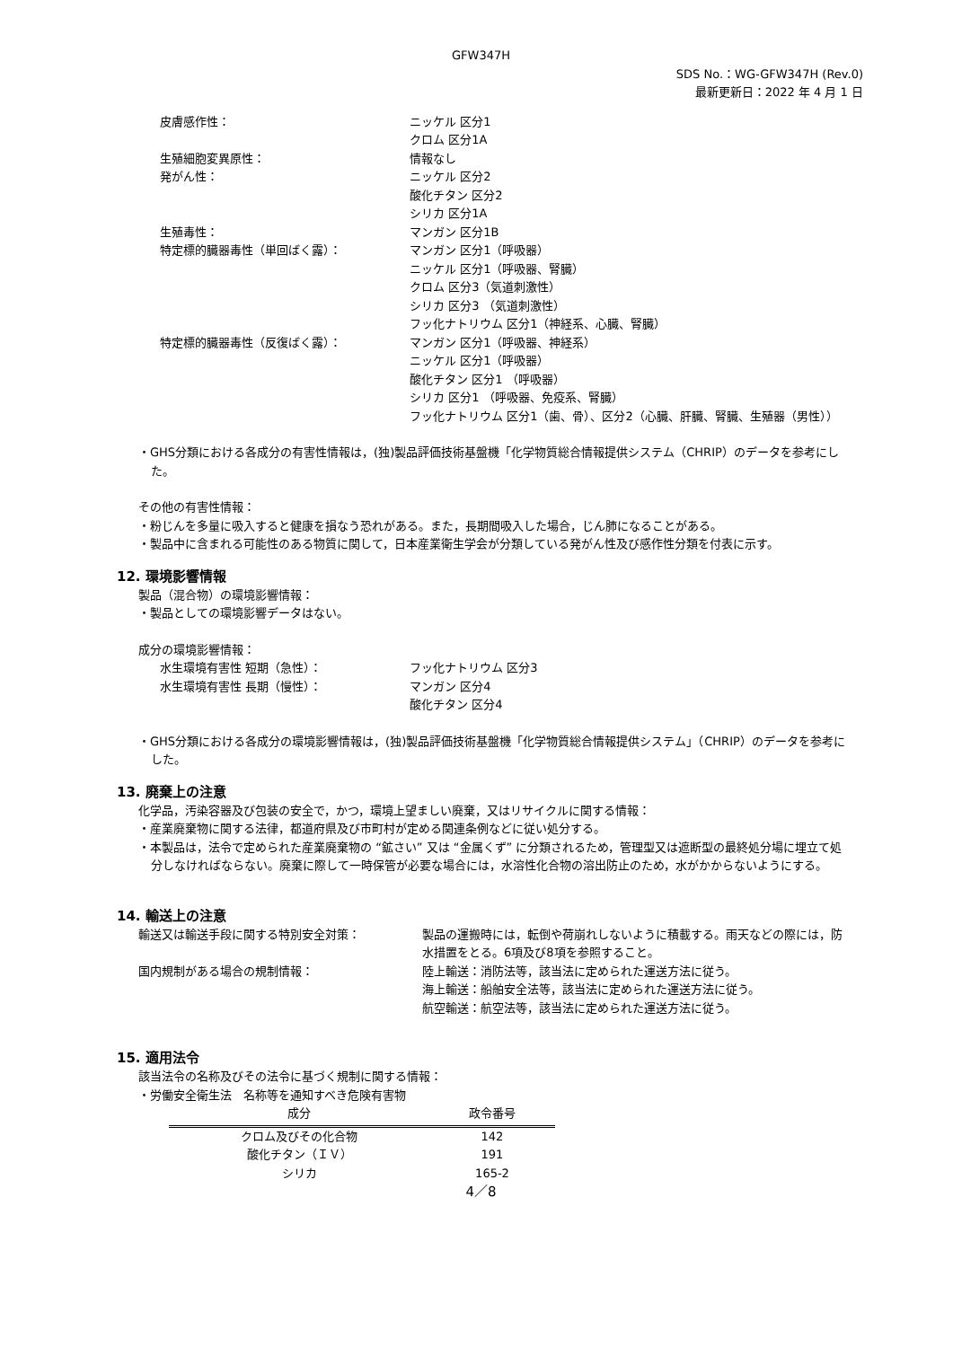GFW347H
SDS No.：WG-GFW347H (Rev.0)
最新更新日：2022 年 4 月 1 日
皮膚感作性：
ニッケル 区分1
クロム 区分1A
生殖細胞変異原性：
情報なし
発がん性：
ニッケル 区分2
酸化チタン 区分2
シリカ 区分1A
生殖毒性：
マンガン 区分1B
特定標的臓器毒性（単回ばく露）：
マンガン 区分1（呼吸器）
ニッケル 区分1（呼吸器、腎臓）
クロム 区分3（気道刺激性）
シリカ 区分3 （気道刺激性）
フッ化ナトリウム 区分1（神経系、心臓、腎臓）
特定標的臓器毒性（反復ばく露）：
マンガン 区分1（呼吸器、神経系）
ニッケル 区分1（呼吸器）
酸化チタン 区分1 （呼吸器）
シリカ 区分1 （呼吸器、免疫系、腎臓）
フッ化ナトリウム 区分1（歯、骨）、区分2（心臓、肝臓、腎臓、生殖器（男性））
・GHS分類における各成分の有害性情報は，(独)製品評価技術基盤機「化学物質総合情報提供システム（CHRIP）のデータを参考にした。
その他の有害性情報：
・粉じんを多量に吸入すると健康を損なう恐れがある。また，長期間吸入した場合，じん肺になることがある。
・製品中に含まれる可能性のある物質に関して，日本産業衛生学会が分類している発がん性及び感作性分類を付表に示す。
12. 環境影響情報
製品（混合物）の環境影響情報：
・製品としての環境影響データはない。
成分の環境影響情報：
水生環境有害性 短期（急性）：
フッ化ナトリウム 区分3
水生環境有害性 長期（慢性）：
マンガン 区分4
酸化チタン 区分4
・GHS分類における各成分の環境影響情報は，(独)製品評価技術基盤機「化学物質総合情報提供システム」（CHRIP）のデータを参考にした。
13. 廃棄上の注意
化学品，汚染容器及び包装の安全で，かつ，環境上望ましい廃棄，又はリサイクルに関する情報：
・産業廃棄物に関する法律，都道府県及び市町村が定める関連条例などに従い処分する。
・本製品は，法令で定められた産業廃棄物の “鉱さい” 又は “金属くず” に分類されるため，管理型又は遮断型の最終処分場に埋立て処分しなければならない。廃棄に際して一時保管が必要な場合には，水溶性化合物の溶出防止のため，水がかからないようにする。
14. 輸送上の注意
輸送又は輸送手段に関する特別安全対策：
製品の運搬時には，転倒や荷崩れしないように積載する。雨天などの際には，防水措置をとる。6項及び8項を参照すること。
国内規制がある場合の規制情報：
陸上輸送：消防法等，該当法に定められた運送方法に従う。
海上輸送：船舶安全法等，該当法に定められた運送方法に従う。
航空輸送：航空法等，該当法に定められた運送方法に従う。
15. 適用法令
該当法令の名称及びその法令に基づく規制に関する情報：
・労働安全衛生法　名称等を通知すべき危険有害物
| 成分 | 政令番号 |
| --- | --- |
| クロム及びその化合物 | 142 |
| 酸化チタン（ＩＶ） | 191 |
| シリカ | 165-2 |
4／8